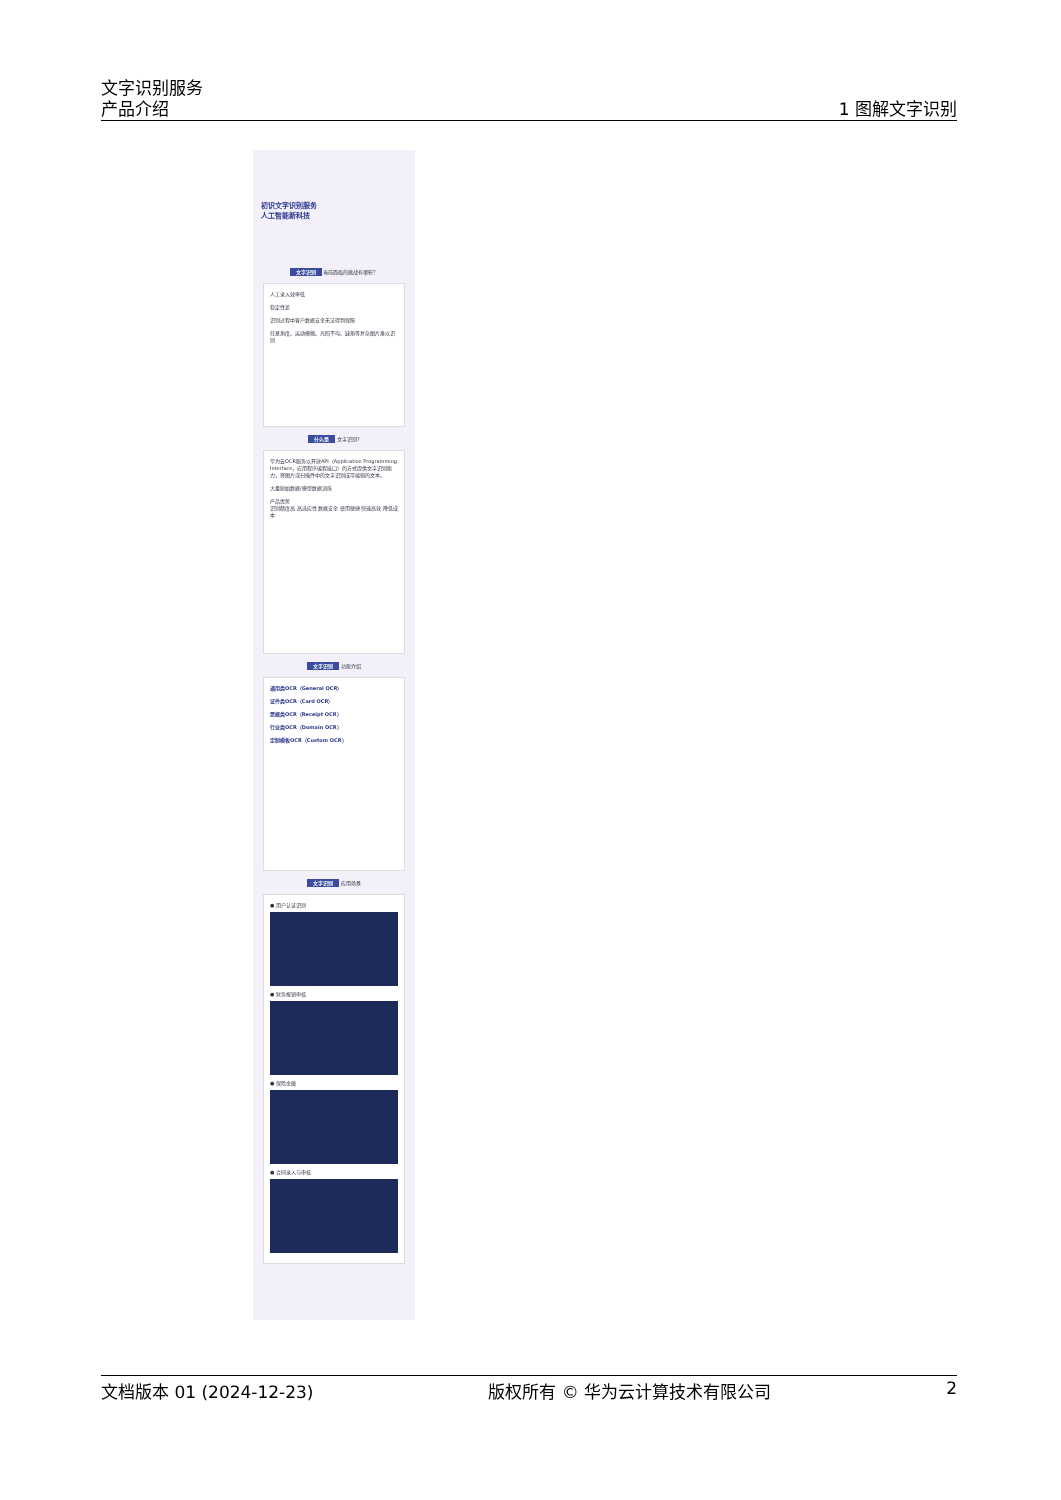文字识别服务
产品介绍
1 图解文字识别
初识文字识别服务
人工智能新科技
文字识别 当前面临的挑战有哪些？
人工录入效率低
稳定性差
识别过程中客户数据安全无法得到保障
任意角度、运动模糊、光照不均、缺角等复杂图片难以识别
什么是 文字识别?
华为云OCR服务以开放API（Application Programming Interface，应用程序编程接口）的方式提供文字识别能力，将图片或扫描件中的文字识别成可编辑的文本。
大量原始数据/模型数据训练
产品优势
识别精度高 高适应性 数据安全 使用便捷 快速高效 降低成本
文字识别 功能介绍
通用类OCR（General OCR）
证件类OCR（Card OCR）
票据类OCR（Receipt OCR）
行业类OCR（Domain OCR）
定制模板OCR（Custom OCR）
文字识别 应用场景
● 用户认证识别
● 财务报销审核
● 保险金融
● 合同录入与审核
文档版本 01 (2024-12-23) 版权所有 © 华为云计算技术有限公司 2